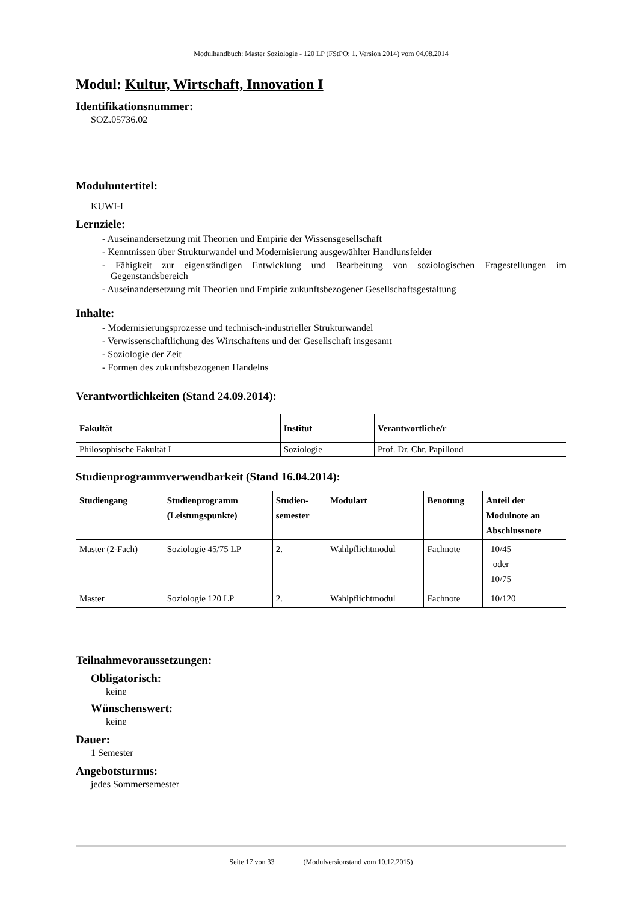Modulhandbuch: Master Soziologie - 120 LP (FStPO: 1. Version 2014) vom 04.08.2014
Modul: Kultur, Wirtschaft, Innovation I
Identifikationsnummer:
SOZ.05736.02
Moduluntertitel:
KUWI-I
Lernziele:
- Auseinandersetzung mit Theorien und Empirie der Wissensgesellschaft
- Kenntnissen über Strukturwandel und Modernisierung ausgewählter Handlunsfelder
- Fähigkeit zur eigenständigen Entwicklung und Bearbeitung von soziologischen Fragestellungen im Gegenstandsbereich
- Auseinandersetzung mit Theorien und Empirie zukunftsbezogener Gesellschaftsgestaltung
Inhalte:
- Modernisierungsprozesse und technisch-industrieller Strukturwandel
- Verwissenschaftlichung des Wirtschaftens und der Gesellschaft insgesamt
- Soziologie der Zeit
- Formen des zukunftsbezogenen Handelns
Verantwortlichkeiten (Stand 24.09.2014):
| Fakultät | Institut | Verantwortliche/r |
| --- | --- | --- |
| Philosophische Fakultät I | Soziologie | Prof. Dr. Chr. Papilloud |
Studienprogrammverwendbarkeit (Stand 16.04.2014):
| Studiengang | Studienprogramm (Leistungspunkte) | Studien- semester | Modulart | Benotung | Anteil der Modulnote an Abschlussnote |
| --- | --- | --- | --- | --- | --- |
| Master (2-Fach) | Soziologie 45/75 LP | 2. | Wahlpflichtmodul | Fachnote | 10/45 oder 10/75 |
| Master | Soziologie 120 LP | 2. | Wahlpflichtmodul | Fachnote | 10/120 |
Teilnahmevoraussetzungen:
Obligatorisch:
keine
Wünschenswert:
keine
Dauer:
1 Semester
Angebotsturnus:
jedes Sommersemester
Seite 17 von 33 (Modulversionstand vom 10.12.2015)